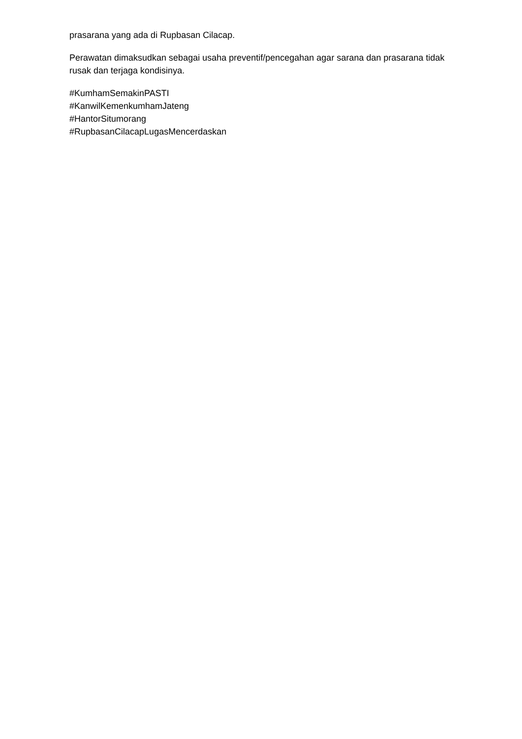prasarana yang ada di Rupbasan Cilacap.
Perawatan dimaksudkan sebagai usaha preventif/pencegahan agar sarana dan prasarana tidak rusak dan terjaga kondisinya.
#KumhamSemakinPASTI
#KanwilKemenkumhamJateng
#HantorSitumorang
#RupbasanCilacapLugasMencerdaskan